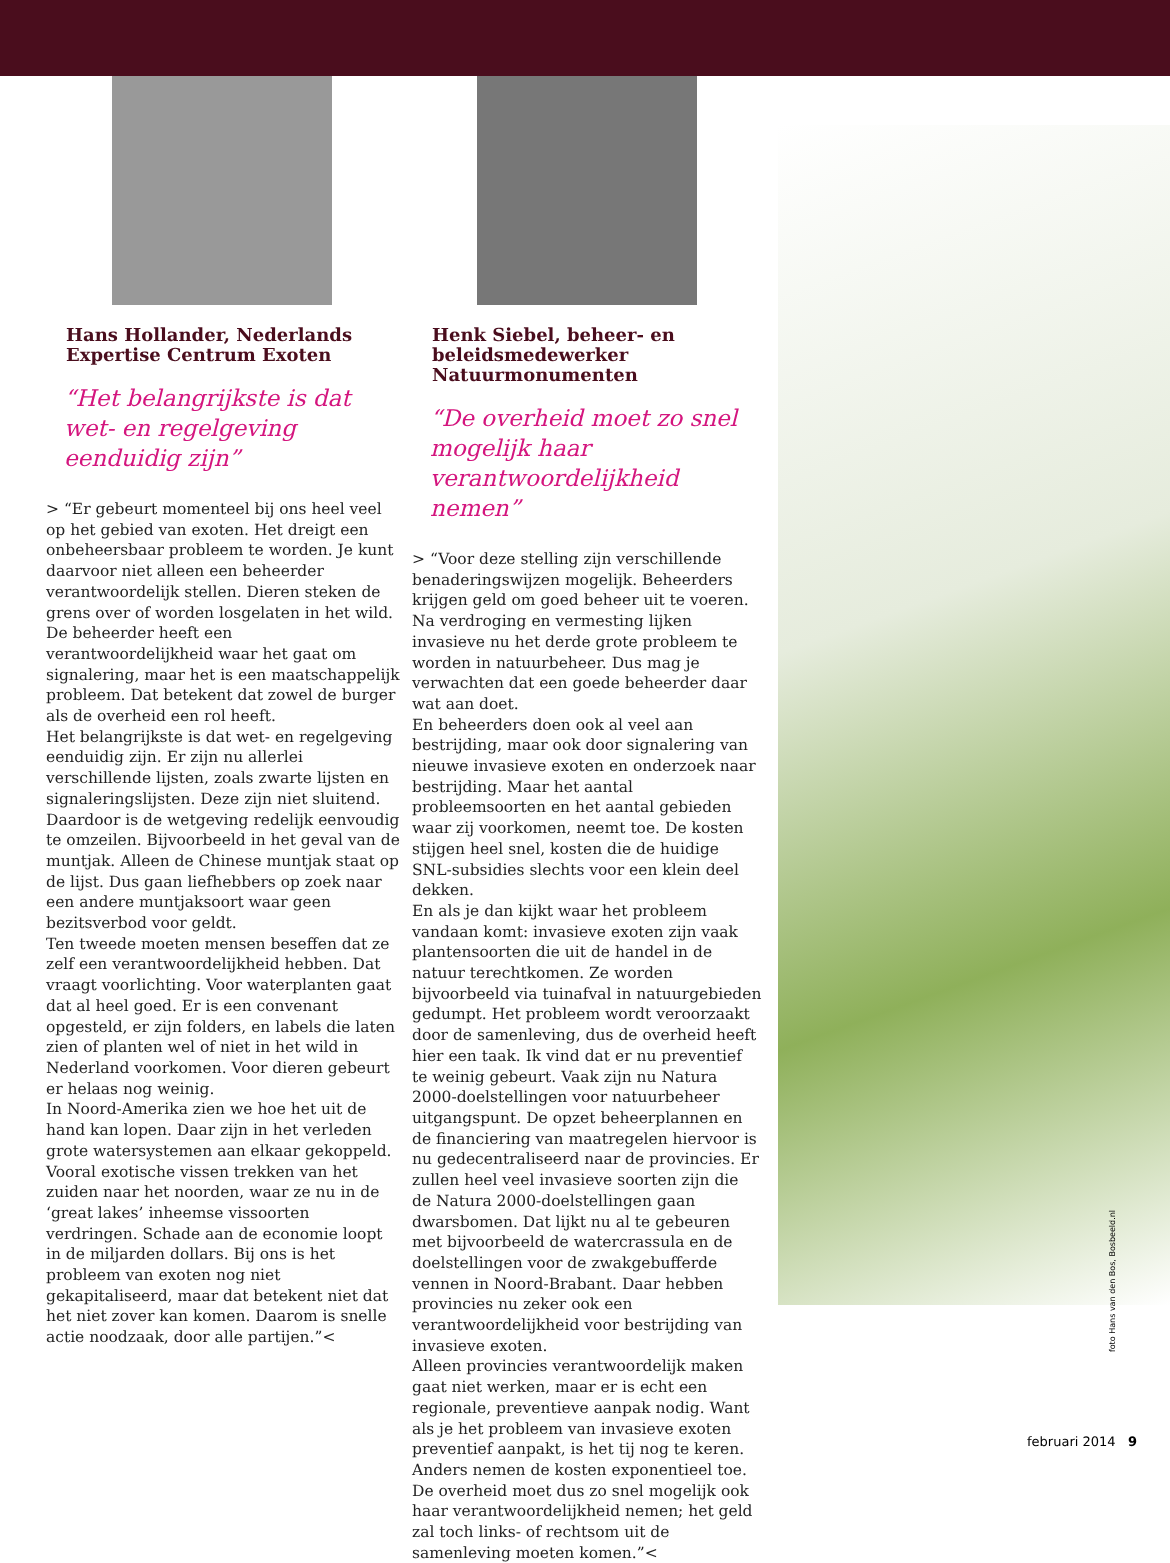Hans Hollander, Nederlands Expertise Centrum Exoten
“Het belangrijkste is dat wet- en regelgeving eenduidig zijn”
> “Er gebeurt momenteel bij ons heel veel op het gebied van exoten. Het dreigt een onbeheersbaar probleem te worden. Je kunt daarvoor niet alleen een beheerder verantwoordelijk stellen. Dieren steken de grens over of worden losgelaten in het wild. De beheerder heeft een verantwoordelijkheid waar het gaat om signalering, maar het is een maatschappelijk probleem. Dat betekent dat zowel de burger als de overheid een rol heeft.
Het belangrijkste is dat wet- en regelgeving eenduidig zijn. Er zijn nu allerlei verschillende lijsten, zoals zwarte lijsten en signaleringslijsten. Deze zijn niet sluitend. Daardoor is de wetgeving redelijk eenvoudig te omzeilen. Bijvoorbeeld in het geval van de muntjak. Alleen de Chinese muntjak staat op de lijst. Dus gaan liefhebbers op zoek naar een andere muntjaksoort waar geen bezitsverbod voor geldt.
Ten tweede moeten mensen beseffen dat ze zelf een verantwoordelijkheid hebben. Dat vraagt voorlichting. Voor waterplanten gaat dat al heel goed. Er is een convenant opgesteld, er zijn folders, en labels die laten zien of planten wel of niet in het wild in Nederland voorkomen. Voor dieren gebeurt er helaas nog weinig.
In Noord-Amerika zien we hoe het uit de hand kan lopen. Daar zijn in het verleden grote watersystemen aan elkaar gekoppeld. Vooral exotische vissen trekken van het zuiden naar het noorden, waar ze nu in de ‘great lakes’ inheemse vissoorten verdringen. Schade aan de economie loopt in de miljarden dollars. Bij ons is het probleem van exoten nog niet gekapitaliseerd, maar dat betekent niet dat het niet zover kan komen. Daarom is snelle actie noodzaak, door alle partijen.”<
Henk Siebel, beheer- en beleidsmedewerker Natuurmonumenten
“De overheid moet zo snel mogelijk haar verantwoordelijkheid nemen”
> “Voor deze stelling zijn verschillende benaderingswijzen mogelijk. Beheerders krijgen geld om goed beheer uit te voeren. Na verdroging en vermesting lijken invasieve nu het derde grote probleem te worden in natuurbeheer. Dus mag je verwachten dat een goede beheerder daar wat aan doet.
En beheerders doen ook al veel aan bestrijding, maar ook door signalering van nieuwe invasieve exoten en onderzoek naar bestrijding. Maar het aantal probleemsoorten en het aantal gebieden waar zij voorkomen, neemt toe. De kosten stijgen heel snel, kosten die de huidige SNL-subsidies slechts voor een klein deel dekken.
En als je dan kijkt waar het probleem vandaan komt: invasieve exoten zijn vaak plantensoorten die uit de handel in de natuur terechtkomen. Ze worden bijvoorbeeld via tuinafval in natuurgebieden gedumpt. Het probleem wordt veroorzaakt door de samenleving, dus de overheid heeft hier een taak. Ik vind dat er nu preventief te weinig gebeurt. Vaak zijn nu Natura 2000-doelstellingen voor natuurbeheer uitgangspunt. De opzet beheerplannen en de financiering van maatregelen hiervoor is nu gedecentraliseerd naar de provincies. Er zullen heel veel invasieve soorten zijn die de Natura 2000-doelstellingen gaan dwarsbomen. Dat lijkt nu al te gebeuren met bijvoorbeeld de watercrassula en de doelstellingen voor de zwakgebufferde vennen in Noord-Brabant. Daar hebben provincies nu zeker ook een verantwoordelijkheid voor bestrijding van invasieve exoten.
Alleen provincies verantwoordelijk maken gaat niet werken, maar er is echt een regionale, preventieve aanpak nodig. Want als je het probleem van invasieve exoten preventief aanpakt, is het tij nog te keren. Anders nemen de kosten exponentieel toe. De overheid moet dus zo snel mogelijk ook haar verantwoordelijkheid nemen; het geld zal toch links- of rechtsom uit de samenleving moeten komen.”<
foto Hans van den Bos, Bosbeeld.nl
februari 2014 9